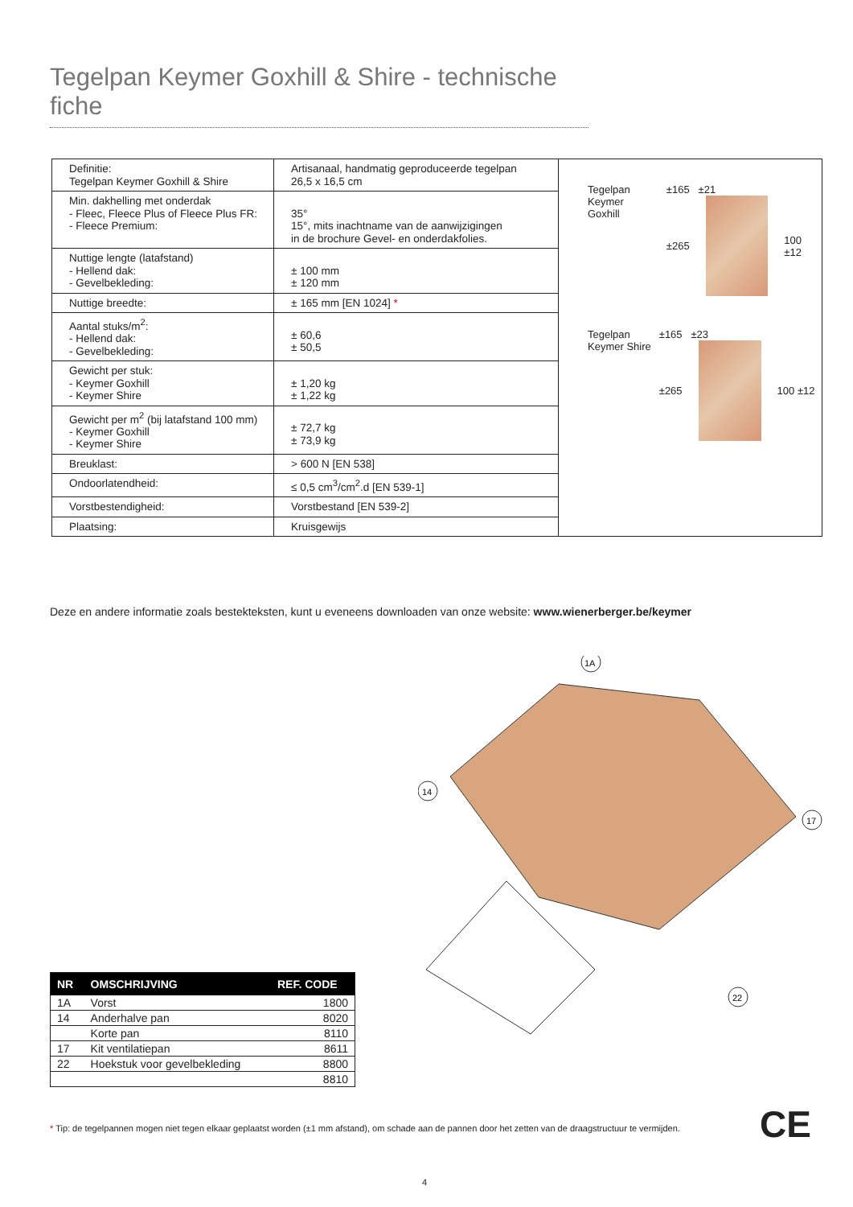Tegelpan Keymer Goxhill & Shire - technische fiche
| Definitie: Tegelpan Keymer Goxhill & Shire | Artisanaal, handmatig geproduceerde tegelpan 26,5 x 16,5 cm |
| Min. dakhelling met onderdak - Fleec, Fleece Plus of Fleece Plus FR: - Fleece Premium: | 35° 15°, mits inachtname van de aanwijzigingen in de brochure Gevel- en onderdakfolies. |
| Nuttige lengte (latafstand) - Hellend dak: - Gevelbekleding: | ± 100 mm ± 120 mm |
| Nuttige breedte: | ± 165 mm [EN 1024] * |
| Aantal stuks/m<sup>2</sup>: - Hellend dak: - Gevelbekleding: | ± 60,6 ± 50,5 |
| Gewicht per stuk: - Keymer Goxhill - Keymer Shire | ± 1,20 kg ± 1,22 kg |
| Gewicht per m<sup>2</sup> (bij latafstand 100 mm) - Keymer Goxhill - Keymer Shire | ± 72,7 kg ± 73,9 kg |
| Breuklast: | > 600 N [EN 538] |
| Ondoorlatendheid: | ≤ 0,5 cm<sup>3</sup>/cm<sup>2</sup>.d [EN 539-1] |
| Vorstbestendigheid: | Vorstbestand [EN 539-2] |
| Plaatsing: | Kruisgewijs |
Tegelpan
Keymer Goxhill
±165 ±21
±265 100 ±12
Tegelpan
Keymer Shire
±165 ±23
±265 100 ±12
Deze en andere informatie zoals bestekteksten, kunt u eveneens downloaden van onze website: www.wienerberger.be/keymer
1A
14
17
22
| NR | OMSCHRIJVING | REF. CODE |
| --- | --- | --- |
| 1A | Vorst | 1800 |
| 14 | Anderhalve pan | 8020 |
| | Korte pan | 8110 |
| 17 | Kit ventilatiepan | 8611 |
| 22 | Hoekstuk voor gevelbekleding | 8800 |
| | | 8810 |
CE
* Tip: de tegelpannen mogen niet tegen elkaar geplaatst worden (±1 mm afstand), om schade aan de pannen door het zetten van de draagstructuur te vermijden.
4